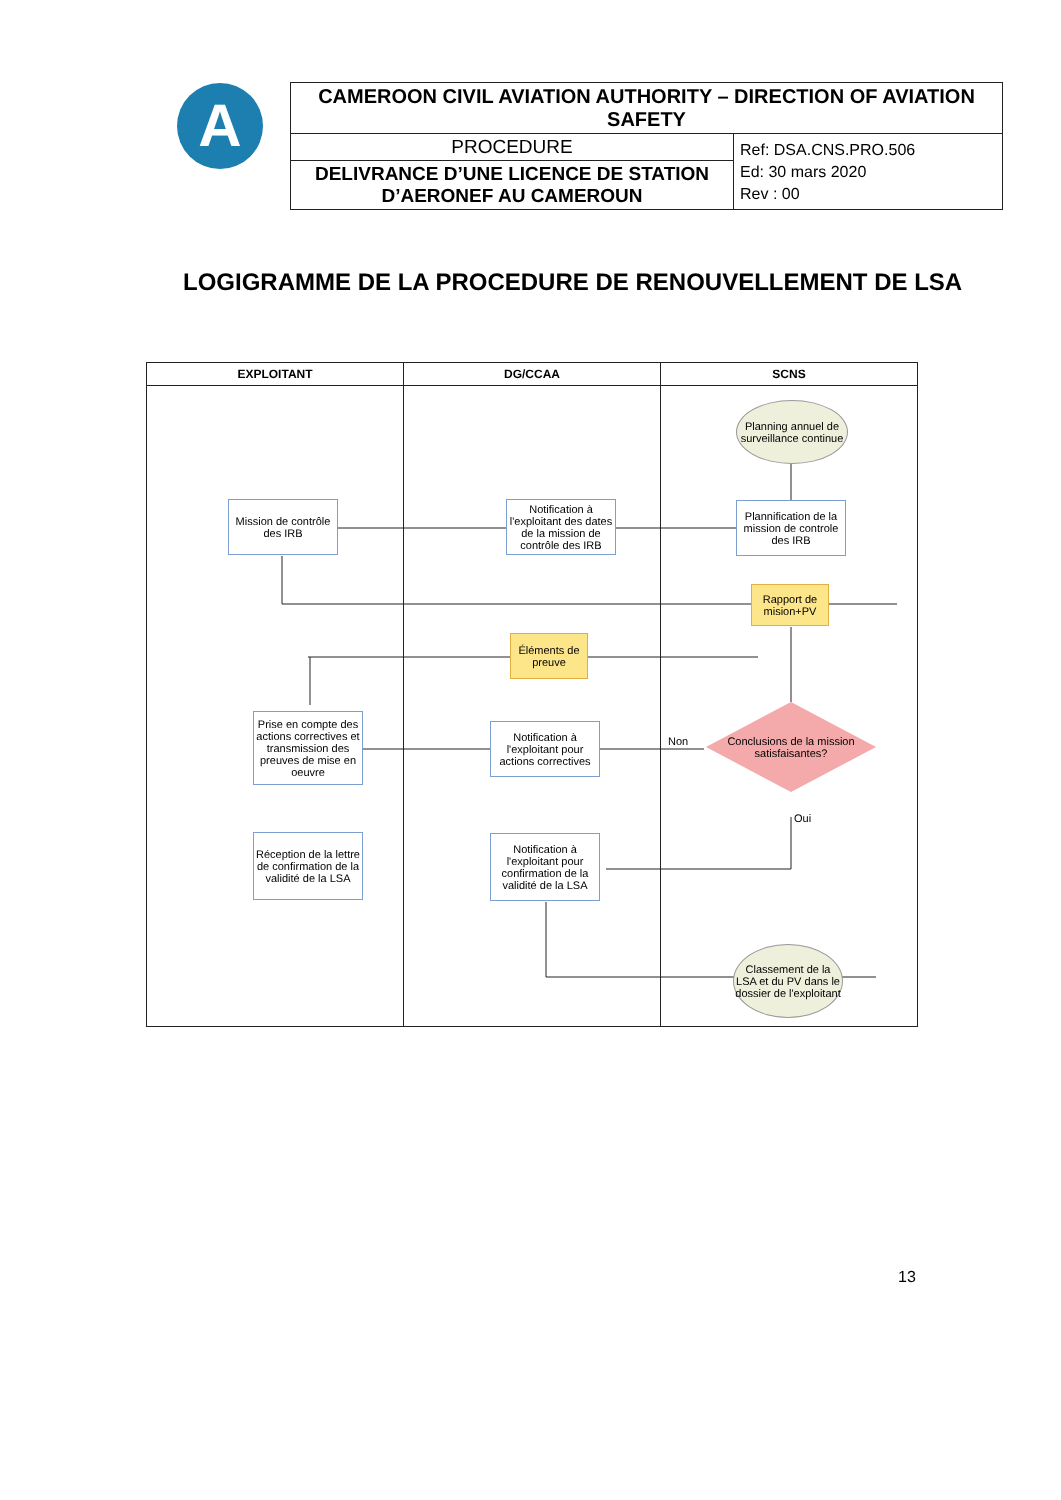A
| CAMEROON CIVIL AVIATION AUTHORITY – DIRECTION OF AVIATION SAFETY | |
| PROCEDURE | Ref: DSA.CNS.PRO.506 Ed: 30 mars 2020 Rev : 00 |
| DELIVRANCE D’UNE LICENCE DE STATION D’AERONEF AU CAMEROUN | |
LOGIGRAMME DE LA PROCEDURE DE RENOUVELLEMENT DE LSA
EXPLOITANT DG/CCAA SCNS
Planning annuel de surveillance continue
Mission de contrôle des IRB
Notification à l'exploitant des dates de la mission de contrôle des IRB
Plannification de la mission de controle des IRB
Rapport de mision+PV
Éléments de preuve
Prise en compte des actions correctives et transmission des preuves de mise en oeuvre
Notification à l'exploitant pour actions correctives
Non
Conclusions de la mission satisfaisantes?
Oui
Réception de la lettre de confirmation de la validité de la LSA
Notification à l'exploitant pour confirmation de la validité de la LSA
Classement de la LSA et du PV dans le dossier de l'exploitant
13